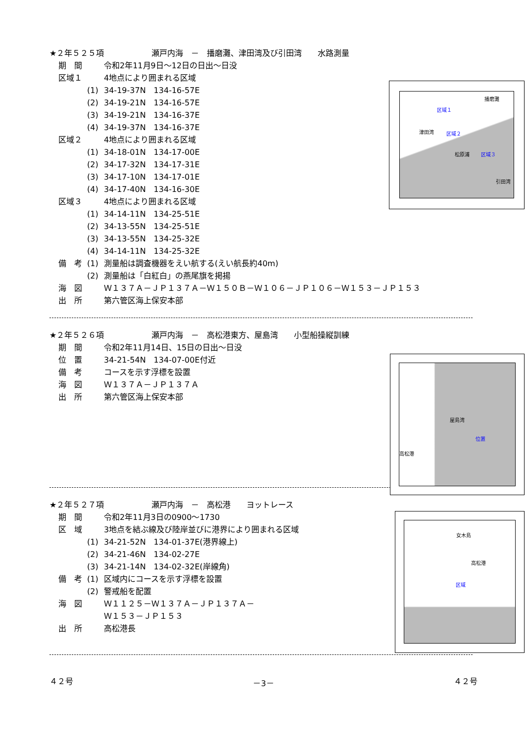★２年５２５項　　　　　　瀬戸内海　－　播磨灘、津田湾及び引田湾　　水路測量
期　間 令和2年11月9日～12日の日出～日没
区域１ 4地点により囲まれる区域
(1) 34-19-37N　134-16-57E
(2) 34-19-21N　134-16-57E
(3) 34-19-21N　134-16-37E
(4) 34-19-37N　134-16-37E
区域２ 4地点により囲まれる区域
(1) 34-18-01N　134-17-00E
(2) 34-17-32N　134-17-31E
(3) 34-17-10N　134-17-01E
(4) 34-17-40N　134-16-30E
区域３ 4地点により囲まれる区域
(1) 34-14-11N　134-25-51E
(2) 34-13-55N　134-25-51E
(3) 34-13-55N　134-25-32E
(4) 34-14-11N　134-25-32E
備　考 (1) 測量船は調査機器をえい航する(えい航長約40m)
(2) 測量船は「白紅白」の燕尾旗を掲揚
海　図 Ｗ１３７Ａ－ＪＰ１３７Ａ－Ｗ１５０Ｂ－Ｗ１０６－ＪＰ１０６－Ｗ１５３－ＪＰ１５３
出　所 第六管区海上保安本部
播磨灘
区域１
津田湾 区域２
松原浦 区域３
引田湾
★２年５２６項　　　　　　瀬戸内海　－　高松港東方、屋島湾　　小型船操縦訓練
期　間 令和2年11月14日、15日の日出～日没
位　置 34-21-54N　134-07-00E付近
備　考 コースを示す浮標を設置
海　図 Ｗ１３７Ａ－ＪＰ１３７Ａ
出　所 第六管区海上保安本部
屋島湾
位置
高松港
★２年５２７項　　　　　　瀬戸内海　－　高松港　　ヨットレース
期　間 令和2年11月3日の0900～1730
区　域 3地点を結ぶ線及び陸岸並びに港界により囲まれる区域
(1) 34-21-52N　134-01-37E(港界線上)
(2) 34-21-46N　134-02-27E
(3) 34-21-14N　134-02-32E(岸線角)
備　考 (1) 区域内にコースを示す浮標を設置
(2) 警戒船を配置
海　図 Ｗ１１２５－Ｗ１３７Ａ－ＪＰ１３７Ａ－
Ｗ１５３－ＪＰ１５３
出　所 高松港長
女木島
高松港
区域
４２号 －3－ ４２号